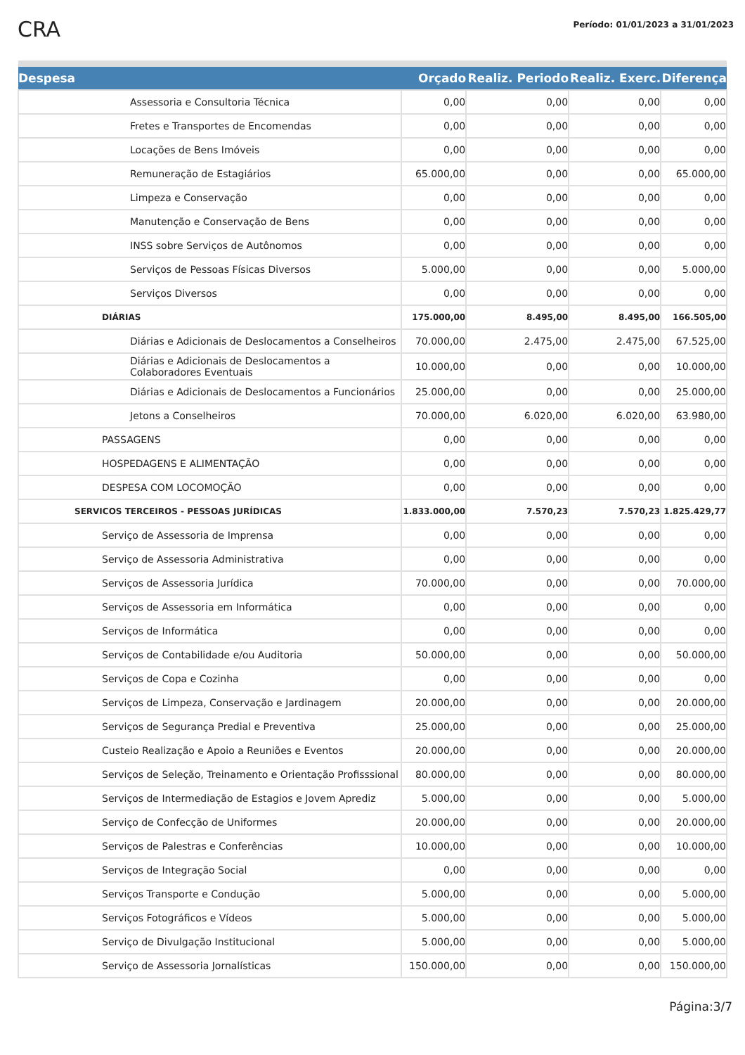CRA
Período: 01/01/2023 a 31/01/2023
| Despesa | Orçado | Realiz. Periodo | Realiz. Exerc. | Diferença |
| --- | --- | --- | --- | --- |
| Assessoria e Consultoria Técnica | 0,00 | 0,00 | 0,00 | 0,00 |
| Fretes e Transportes de Encomendas | 0,00 | 0,00 | 0,00 | 0,00 |
| Locações de Bens Imóveis | 0,00 | 0,00 | 0,00 | 0,00 |
| Remuneração de Estagiários | 65.000,00 | 0,00 | 0,00 | 65.000,00 |
| Limpeza e Conservação | 0,00 | 0,00 | 0,00 | 0,00 |
| Manutenção e Conservação de Bens | 0,00 | 0,00 | 0,00 | 0,00 |
| INSS sobre Serviços de Autônomos | 0,00 | 0,00 | 0,00 | 0,00 |
| Serviços de Pessoas Físicas Diversos | 5.000,00 | 0,00 | 0,00 | 5.000,00 |
| Serviços Diversos | 0,00 | 0,00 | 0,00 | 0,00 |
| DIÁRIAS | 175.000,00 | 8.495,00 | 8.495,00 | 166.505,00 |
| Diárias e Adicionais de Deslocamentos a Conselheiros | 70.000,00 | 2.475,00 | 2.475,00 | 67.525,00 |
| Diárias e Adicionais de Deslocamentos a Colaboradores Eventuais | 10.000,00 | 0,00 | 0,00 | 10.000,00 |
| Diárias e Adicionais de Deslocamentos a Funcionários | 25.000,00 | 0,00 | 0,00 | 25.000,00 |
| Jetons a Conselheiros | 70.000,00 | 6.020,00 | 6.020,00 | 63.980,00 |
| PASSAGENS | 0,00 | 0,00 | 0,00 | 0,00 |
| HOSPEDAGENS E ALIMENTAÇÃO | 0,00 | 0,00 | 0,00 | 0,00 |
| DESPESA COM LOCOMOÇÃO | 0,00 | 0,00 | 0,00 | 0,00 |
| SERVICOS TERCEIROS - PESSOAS JURÍDICAS | 1.833.000,00 | 7.570,23 | 7.570,23 | 1.825.429,77 |
| Serviço de Assessoria de Imprensa | 0,00 | 0,00 | 0,00 | 0,00 |
| Serviço de Assessoria Administrativa | 0,00 | 0,00 | 0,00 | 0,00 |
| Serviços de Assessoria Jurídica | 70.000,00 | 0,00 | 0,00 | 70.000,00 |
| Serviços de Assessoria em Informática | 0,00 | 0,00 | 0,00 | 0,00 |
| Serviços de Informática | 0,00 | 0,00 | 0,00 | 0,00 |
| Serviços de Contabilidade e/ou Auditoria | 50.000,00 | 0,00 | 0,00 | 50.000,00 |
| Serviços de Copa e Cozinha | 0,00 | 0,00 | 0,00 | 0,00 |
| Serviços de Limpeza, Conservação e Jardinagem | 20.000,00 | 0,00 | 0,00 | 20.000,00 |
| Serviços de Segurança Predial e Preventiva | 25.000,00 | 0,00 | 0,00 | 25.000,00 |
| Custeio Realização e Apoio a Reuniões e Eventos | 20.000,00 | 0,00 | 0,00 | 20.000,00 |
| Serviços de Seleção, Treinamento e Orientação Profisssional | 80.000,00 | 0,00 | 0,00 | 80.000,00 |
| Serviços de Intermediação de Estagios e Jovem Aprediz | 5.000,00 | 0,00 | 0,00 | 5.000,00 |
| Serviço de Confecção de Uniformes | 20.000,00 | 0,00 | 0,00 | 20.000,00 |
| Serviços de Palestras e Conferências | 10.000,00 | 0,00 | 0,00 | 10.000,00 |
| Serviços de Integração Social | 0,00 | 0,00 | 0,00 | 0,00 |
| Serviços Transporte e Condução | 5.000,00 | 0,00 | 0,00 | 5.000,00 |
| Serviços Fotográficos e Vídeos | 5.000,00 | 0,00 | 0,00 | 5.000,00 |
| Serviço de Divulgação Institucional | 5.000,00 | 0,00 | 0,00 | 5.000,00 |
| Serviço de Assessoria Jornalísticas | 150.000,00 | 0,00 | 0,00 | 150.000,00 |
Página:3/7